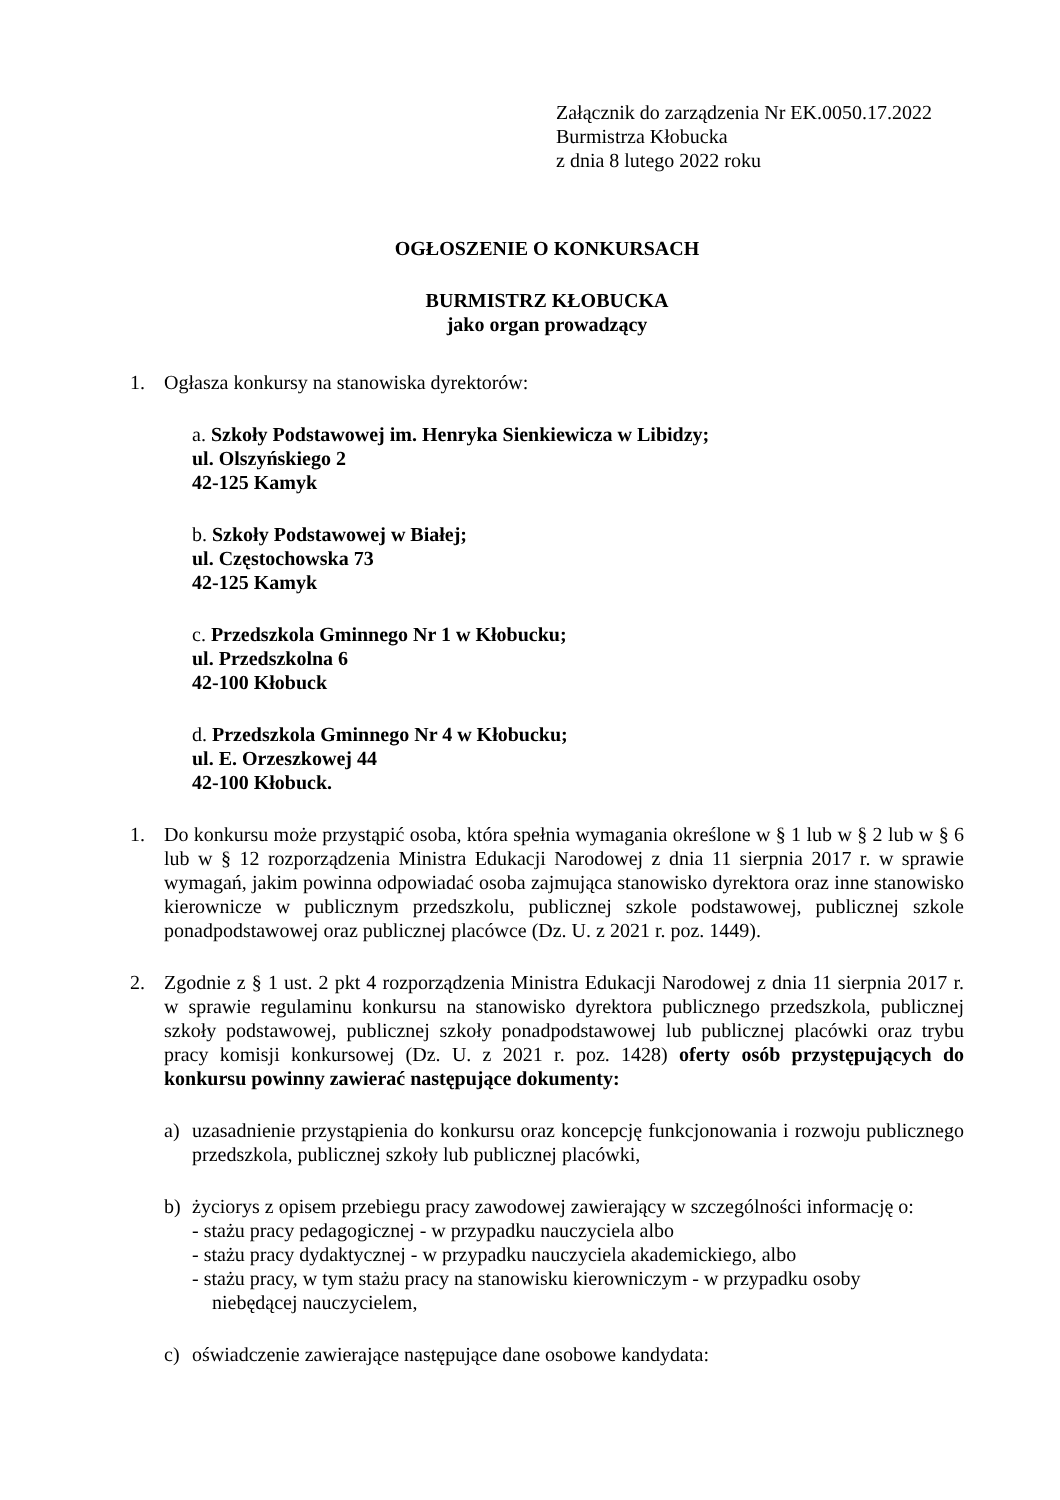Załącznik do zarządzenia Nr EK.0050.17.2022
Burmistrza Kłobucka
z dnia 8 lutego 2022 roku
OGŁOSZENIE O KONKURSACH
BURMISTRZ KŁOBUCKA
jako organ prowadzący
1. Ogłasza konkursy na stanowiska dyrektorów:
a. Szkoły Podstawowej im. Henryka Sienkiewicza w Libidzy;
ul. Olszyńskiego 2
42-125 Kamyk
b. Szkoły Podstawowej w Białej;
ul. Częstochowska 73
42-125 Kamyk
c. Przedszkola Gminnego Nr 1 w Kłobucku;
ul. Przedszkolna 6
42-100 Kłobuck
d. Przedszkola Gminnego Nr 4 w Kłobucku;
ul. E. Orzeszkowej 44
42-100 Kłobuck.
1. Do konkursu może przystąpić osoba, która spełnia wymagania określone w § 1 lub w § 2 lub w § 6 lub w § 12 rozporządzenia Ministra Edukacji Narodowej z dnia 11 sierpnia 2017 r. w sprawie wymagań, jakim powinna odpowiadać osoba zajmująca stanowisko dyrektora oraz inne stanowisko kierownicze w publicznym przedszkolu, publicznej szkole podstawowej, publicznej szkole ponadpodstawowej oraz publicznej placówce (Dz. U. z 2021 r. poz. 1449).
2. Zgodnie z § 1 ust. 2 pkt 4 rozporządzenia Ministra Edukacji Narodowej z dnia 11 sierpnia 2017 r. w sprawie regulaminu konkursu na stanowisko dyrektora publicznego przedszkola, publicznej szkoły podstawowej, publicznej szkoły ponadpodstawowej lub publicznej placówki oraz trybu pracy komisji konkursowej (Dz. U. z 2021 r. poz. 1428) oferty osób przystępujących do konkursu powinny zawierać następujące dokumenty:
a) uzasadnienie przystąpienia do konkursu oraz koncepcję funkcjonowania i rozwoju publicznego przedszkola, publicznej szkoły lub publicznej placówki,
b) życiorys z opisem przebiegu pracy zawodowej zawierający w szczególności informację o:
- stażu pracy pedagogicznej - w przypadku nauczyciela albo
- stażu pracy dydaktycznej - w przypadku nauczyciela akademickiego, albo
- stażu pracy, w tym stażu pracy na stanowisku kierowniczym - w przypadku osoby
niebędącej nauczycielem,
c) oświadczenie zawierające następujące dane osobowe kandydata: